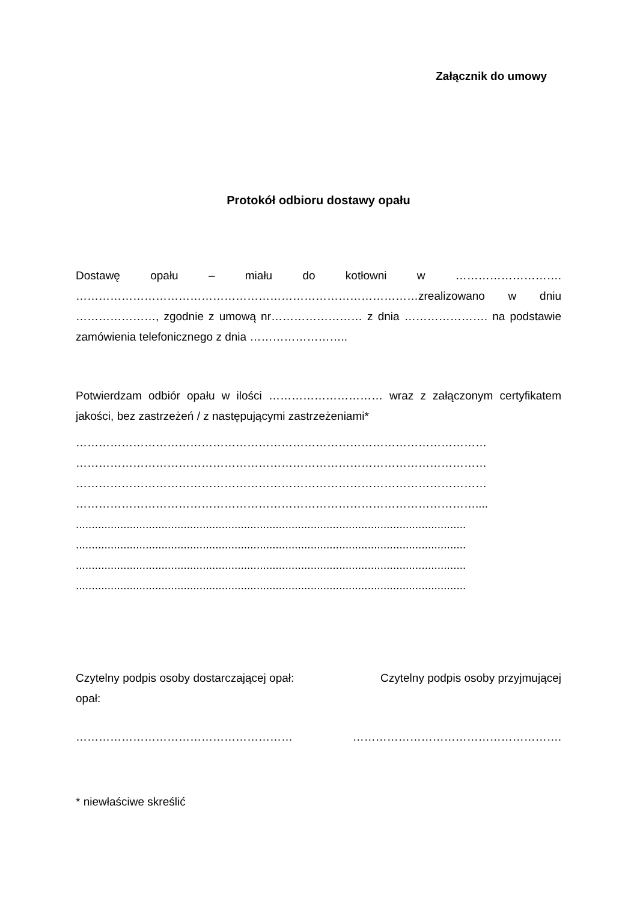Załącznik do umowy
Protokół odbioru dostawy opału
Dostawę opału – miału do kotłowni w ………………………. ………………………………………………………………………………zrealizowano w dniu …………………, zgodnie z umową nr…………………… z dnia …………………. na podstawie zamówienia telefonicznego z dnia ……………………..
Potwierdzam odbiór opału w ilości ………………………… wraz z załączonym certyfikatem jakości, bez zastrzeżeń / z następującymi zastrzeżeniami*
………………………………………………………………………………………………
………………………………………………………………………………………………
………………………………………………………………………………………………
……………………………………………………………………………………………....
...........................................................................................................................
...........................................................................................................................
...........................................................................................................................
...........................................................................................................................
Czytelny podpis osoby przyjmującej Czytelny podpis osoby dostarczającej opał:
opał:
………………………………………………… ……………………………………………….
* niewłaściwe skreślić